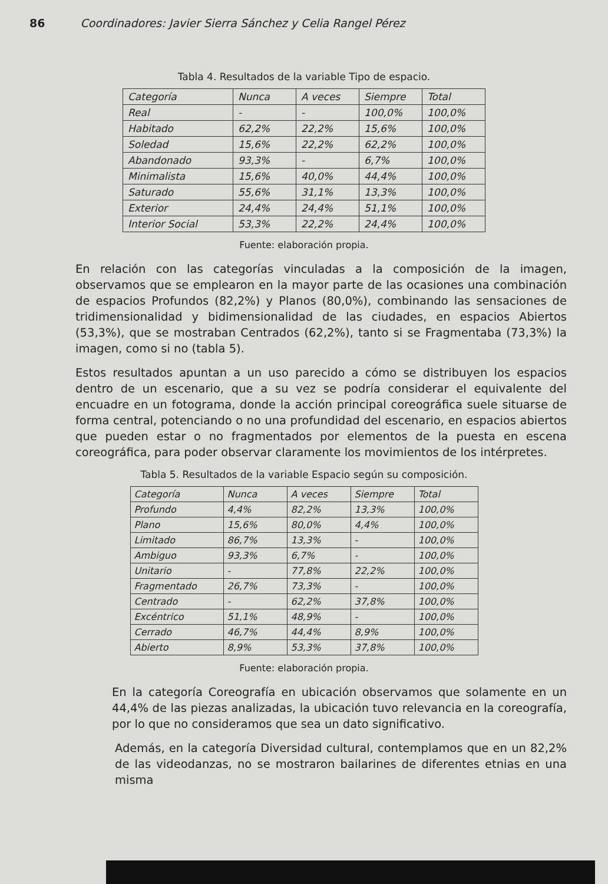86 Coordinadores: Javier Sierra Sánchez y Celia Rangel Pérez
Tabla 4. Resultados de la variable Tipo de espacio.
| Categoría | Nunca | A veces | Siempre | Total |
| --- | --- | --- | --- | --- |
| Real | - | - | 100,0% | 100,0% |
| Habitado | 62,2% | 22,2% | 15,6% | 100,0% |
| Soledad | 15,6% | 22,2% | 62,2% | 100,0% |
| Abandonado | 93,3% | - | 6,7% | 100,0% |
| Minimalista | 15,6% | 40,0% | 44,4% | 100,0% |
| Saturado | 55,6% | 31,1% | 13,3% | 100,0% |
| Exterior | 24,4% | 24,4% | 51,1% | 100,0% |
| Interior Social | 53,3% | 22,2% | 24,4% | 100,0% |
Fuente: elaboración propia.
En relación con las categorías vinculadas a la composición de la imagen, observamos que se emplearon en la mayor parte de las ocasiones una combinación de espacios Profundos (82,2%) y Planos (80,0%), combinando las sensaciones de tridimensionalidad y bidimensionalidad de las ciudades, en espacios Abiertos (53,3%), que se mostraban Centrados (62,2%), tanto si se Fragmentaba (73,3%) la imagen, como si no (tabla 5).
Estos resultados apuntan a un uso parecido a cómo se distribuyen los espacios dentro de un escenario, que a su vez se podría considerar el equivalente del encuadre en un fotograma, donde la acción principal coreográfica suele situarse de forma central, potenciando o no una profundidad del escenario, en espacios abiertos que pueden estar o no fragmentados por elementos de la puesta en escena coreográfica, para poder observar claramente los movimientos de los intérpretes.
Tabla 5. Resultados de la variable Espacio según su composición.
| Categoría | Nunca | A veces | Siempre | Total |
| --- | --- | --- | --- | --- |
| Profundo | 4,4% | 82,2% | 13,3% | 100,0% |
| Plano | 15,6% | 80,0% | 4,4% | 100,0% |
| Limitado | 86,7% | 13,3% | - | 100,0% |
| Ambiguo | 93,3% | 6,7% | - | 100,0% |
| Unitario | - | 77,8% | 22,2% | 100,0% |
| Fragmentado | 26,7% | 73,3% | - | 100,0% |
| Centrado | - | 62,2% | 37,8% | 100,0% |
| Excéntrico | 51,1% | 48,9% | - | 100,0% |
| Cerrado | 46,7% | 44,4% | 8,9% | 100,0% |
| Abierto | 8,9% | 53,3% | 37,8% | 100,0% |
Fuente: elaboración propia.
En la categoría Coreografía en ubicación observamos que solamente en un 44,4% de las piezas analizadas, la ubicación tuvo relevancia en la coreografía, por lo que no consideramos que sea un dato significativo.
Además, en la categoría Diversidad cultural, contemplamos que en un 82,2% de las videodanzas, no se mostraron bailarines de diferentes etnias en una misma